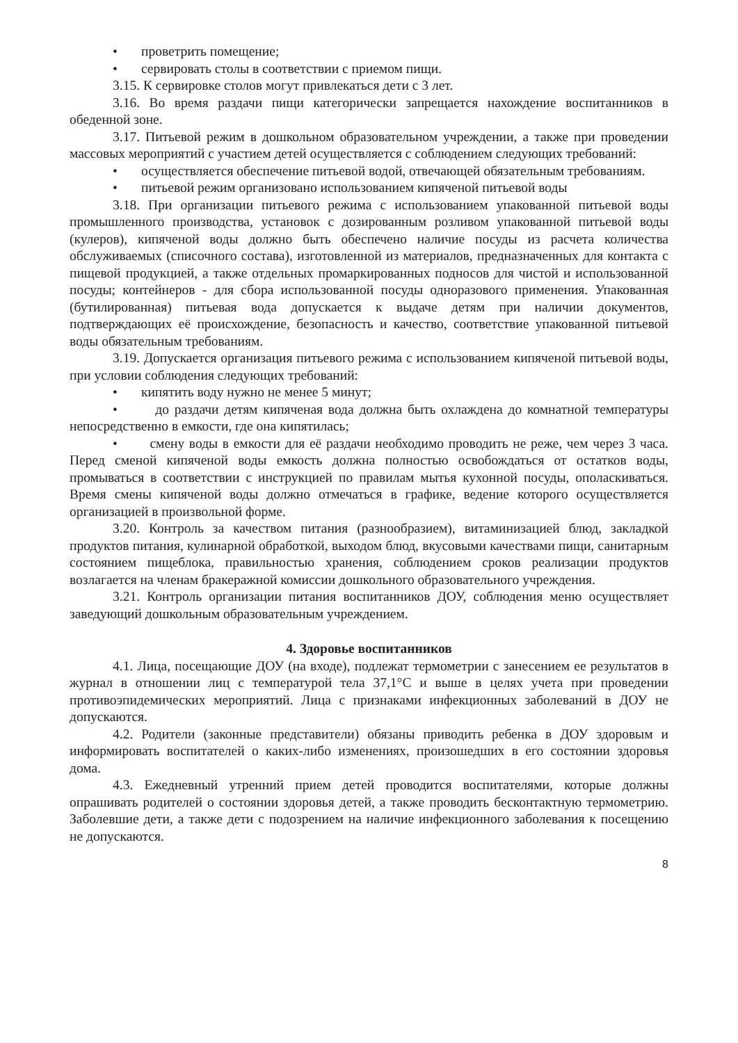• проветрить помещение;
• сервировать столы в соответствии с приемом пищи.
3.15. К сервировке столов могут привлекаться дети с 3 лет.
3.16. Во время раздачи пищи категорически запрещается нахождение воспитанников в обеденной зоне.
3.17. Питьевой режим в дошкольном образовательном учреждении, а также при проведении массовых мероприятий с участием детей осуществляется с соблюдением следующих требований:
• осуществляется обеспечение питьевой водой, отвечающей обязательным требованиям.
• питьевой режим организовано использованием кипяченой питьевой воды
3.18. При организации питьевого режима с использованием упакованной питьевой воды промышленного производства, установок с дозированным розливом упакованной питьевой воды (кулеров), кипяченой воды должно быть обеспечено наличие посуды из расчета количества обслуживаемых (списочного состава), изготовленной из материалов, предназначенных для контакта с пищевой продукцией, а также отдельных промаркированных подносов для чистой и использованной посуды; контейнеров - для сбора использованной посуды одноразового применения. Упакованная (бутилированная) питьевая вода допускается к выдаче детям при наличии документов, подтверждающих её происхождение, безопасность и качество, соответствие упакованной питьевой воды обязательным требованиям.
3.19. Допускается организация питьевого режима с использованием кипяченой питьевой воды, при условии соблюдения следующих требований:
• кипятить воду нужно не менее 5 минут;
• до раздачи детям кипяченая вода должна быть охлаждена до комнатной температуры непосредственно в емкости, где она кипятилась;
• смену воды в емкости для её раздачи необходимо проводить не реже, чем через 3 часа. Перед сменой кипяченой воды емкость должна полностью освобождаться от остатков воды, промываться в соответствии с инструкцией по правилам мытья кухонной посуды, ополаскиваться. Время смены кипяченой воды должно отмечаться в графике, ведение которого осуществляется организацией в произвольной форме.
3.20. Контроль за качеством питания (разнообразием), витаминизацией блюд, закладкой продуктов питания, кулинарной обработкой, выходом блюд, вкусовыми качествами пищи, санитарным состоянием пищеблока, правильностью хранения, соблюдением сроков реализации продуктов возлагается на членам бракеражной комиссии дошкольного образовательного учреждения.
3.21. Контроль организации питания воспитанников ДОУ, соблюдения меню осуществляет заведующий дошкольным образовательным учреждением.
4. Здоровье воспитанников
4.1. Лица, посещающие ДОУ (на входе), подлежат термометрии с занесением ее результатов в журнал в отношении лиц с температурой тела 37,1°С и выше в целях учета при проведении противоэпидемических мероприятий. Лица с признаками инфекционных заболеваний в ДОУ не допускаются.
4.2. Родители (законные представители) обязаны приводить ребенка в ДОУ здоровым и информировать воспитателей о каких-либо изменениях, произошедших в его состоянии здоровья дома.
4.3. Ежедневный утренний прием детей проводится воспитателями, которые должны опрашивать родителей о состоянии здоровья детей, а также проводить бесконтактную термометрию. Заболевшие дети, а также дети с подозрением на наличие инфекционного заболевания к посещению не допускаются.
8